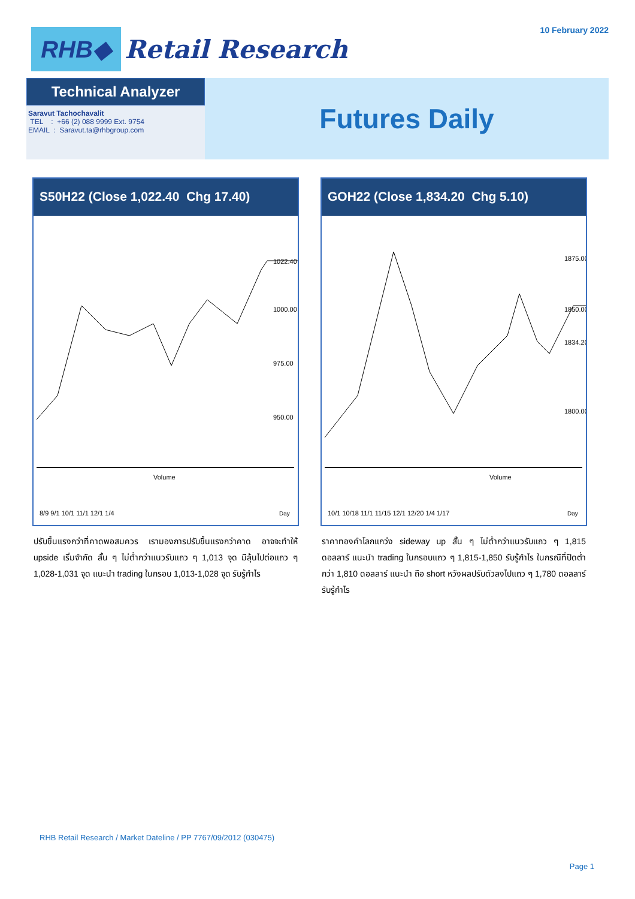RHB◆
Retail Research
10 February 2022
Technical Analyzer
Saravut Tachochavalit
TEL : +66 (2) 088 9999 Ext. 9754
EMAIL : Saravut.ta@rhbgroup.com
Futures Daily
S50H22 (Close 1,022.40 Chg 17.40)
1022.40
1000.00
975.00
950.00
Volume
8/9 9/1 10/1 11/1 12/1 1/4
Day
ปรับขึ้นแรงกว่าที่คาดพอสมควร เรามองการปรับขึ้นแรงกว่าคาด อาจจะทำให้ upside เริ่มจำกัด สั้น ๆ ไม่ต่ำกว่าแนวรับแถว ๆ 1,013 จุด มีลุ้นไปต่อแถว ๆ 1,028-1,031 จุด แนะนำ trading ในกรอบ 1,013-1,028 จุด รับรู้กำไร
GOH22 (Close 1,834.20 Chg 5.10)
1875.00
1850.00
1834.20
1800.00
Volume
10/1 10/18 11/1 11/15 12/1 12/20 1/4 1/17
Day
ราคาทองคำโลกแกว่ง sideway up สั้น ๆ ไม่ต่ำกว่าแนวรับแถว ๆ 1,815 ดอลลาร์ แนะนำ trading ในกรอบแถว ๆ 1,815-1,850 รับรู้กำไร ในกรณีที่ปิดต่ำกว่า 1,810 ดอลลาร์ แนะนำ ถือ short หวังผลปรับตัวลงไปแถว ๆ 1,780 ดอลลาร์ รับรู้กำไร
RHB Retail Research / Market Dateline / PP 7767/09/2012 (030475)
Page 1